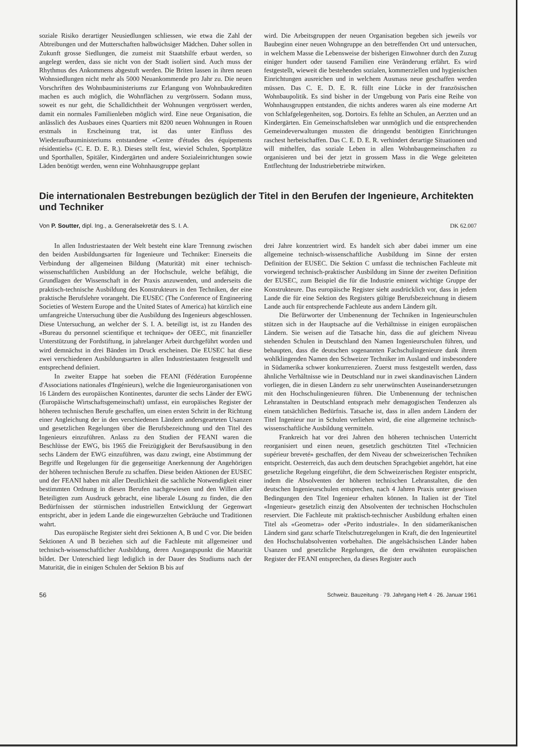soziale Risiko derartiger Neusiedlungen schliessen, wie etwa die Zahl der Abtreibungen und der Mutterschaften halbwüchsiger Mädchen. Daher sollen in Zukunft grosse Siedlungen, die zumeist mit Staatshilfe erbaut werden, so angelegt werden, dass sie nicht von der Stadt isoliert sind. Auch muss der Rhythmus des Ankommens abgestuft werden. Die Briten lassen in ihren neuen Wohnsiedlungen nicht mehr als 5000 Neuankommende pro Jahr zu. Die neuen Vorschriften des Wohnbauministeriums zur Erlangung von Wohnbaukrediten machen es auch möglich, die Wohnflächen zu vergrössern. Sodann muss, soweit es nur geht, die Schalldichtheit der Wohnungen vergrössert werden, damit ein normales Familienleben möglich wird. Eine neue Organisation, die anlässlich des Ausbaues eines Quartiers mit 8200 neuen Wohnungen in Rouen erstmals in Erscheinung trat, ist das unter Einfluss des Wiederaufbauministeriums entstandene «Centre d'études des équipements résidentiels» (C. E. D. E. R.). Dieses stellt fest, wieviel Schulen, Sportplätze und Sporthallen, Spitäler, Kindergärten und andere Sozialeinrichtungen sowie Läden benötigt werden, wenn eine Wohnhausgruppe geplant
wird. Die Arbeitsgruppen der neuen Organisation begeben sich jeweils vor Baubeginn einer neuen Wohngruppe an den betreffenden Ort und untersuchen, in welchem Masse die Lebensweise der bisherigen Einwohner durch den Zuzug einiger hundert oder tausend Familien eine Veränderung erfährt. Es wird festgestellt, wieweit die bestehenden sozialen, kommerziellen und hygienischen Einrichtungen ausreichen und in welchem Ausmass neue geschaffen werden müssen. Das C. E. D. E. R. füllt eine Lücke in der französischen Wohnbaupolitik. Es sind bisher in der Umgebung von Paris eine Reihe von Wohnhausgruppen entstanden, die nichts anderes waren als eine moderne Art von Schlafgelegenheiten, sog. Dortoirs. Es fehlte an Schulen, an Aerzten und an Kindergärten. Ein Gemeinschaftsleben war unmöglich und die entsprechenden Gemeindeverwaltungen mussten die dringendst benötigten Einrichtungen raschest herbeischaffen. Das C. E. D. E. R. verhindert derartige Situationen und will mithelfen, das soziale Leben in allen Wohnbaugemeinschaften zu organisieren und bei der jetzt in grossem Mass in die Wege geleiteten Entflechtung der Industriebetriebe mitwirken.
Die internationalen Bestrebungen bezüglich der Titel in den Berufen der Ingenieure, Architekten und Techniker
Von P. Soutter, dipl. Ing., a. Generalsekretär des S. I. A. DK 62.007
In allen Industriestaaten der Welt besteht eine klare Trennung zwischen den beiden Ausbildungsarten für Ingenieure und Techniker: Einerseits die Verbindung der allgemeinen Bildung (Maturität) mit einer technisch-wissenschaftlichen Ausbildung an der Hochschule, welche befähigt, die Grundlagen der Wissenschaft in der Praxis anzuwenden, und anderseits die praktisch-technische Ausbildung des Konstrukteurs in den Techniken, der eine praktische Berufslehre vorangeht. Die EUSEC (The Conference of Engineering Societies of Western Europe and the United States of America) hat kürzlich eine umfangreiche Untersuchung über die Ausbildung des Ingenieurs abgeschlossen. Diese Untersuchung, an welcher der S. I. A. beteiligt ist, ist zu Handen des «Bureau du personnel scientifique et technique» der OEEC, mit finanzieller Unterstützung der Fordstiftung, in jahrelanger Arbeit durchgeführt worden und wird demnächst in drei Bänden im Druck erscheinen. Die EUSEC hat diese zwei verschiedenen Ausbildungsarten in allen Industriestaaten festgestellt und entsprechend definiert.
In zweiter Etappe hat soeben die FEANI (Fédération Européenne d'Associations nationales d'Ingénieurs), welche die Ingenieurorganisationen von 16 Ländern des europäischen Kontinentes, darunter die sechs Länder der EWG (Europäische Wirtschaftsgemeinschaft) umfasst, ein europäisches Register der höheren technischen Berufe geschaffen, um einen ersten Schritt in der Richtung einer Angleichung der in den verschiedenen Ländern andersgearteten Usanzen und gesetzlichen Regelungen über die Berufsbezeichnung und den Titel des Ingenieurs einzuführen. Anlass zu den Studien der FEANI waren die Beschlüsse der EWG, bis 1965 die Freizügigkeit der Berufsausübung in den sechs Ländern der EWG einzuführen, was dazu zwingt, eine Abstimmung der Begriffe und Regelungen für die gegenseitige Anerkennung der Angehörigen der höheren technischen Berufe zu schaffen. Diese beiden Aktionen der EUSEC und der FEANI haben mit aller Deutlichkeit die sachliche Notwendigkeit einer bestimmten Ordnung in diesen Berufen nachgewiesen und den Willen aller Beteiligten zum Ausdruck gebracht, eine liberale Lösung zu finden, die den Bedürfnissen der stürmischen industriellen Entwicklung der Gegenwart entspricht, aber in jedem Lande die eingewurzelten Gebräuche und Traditionen wahrt.
Das europäische Register sieht drei Sektionen A, B und C vor. Die beiden Sektionen A und B beziehen sich auf die Fachleute mit allgemeiner und technisch-wissenschaftlicher Ausbildung, deren Ausgangspunkt die Maturität bildet. Der Unterschied liegt lediglich in der Dauer des Studiums nach der Maturität, die in einigen Schulen der Sektion B bis auf
drei Jahre konzentriert wird. Es handelt sich aber dabei immer um eine allgemeine technisch-wissenschaftliche Ausbildung im Sinne der ersten Definition der EUSEC. Die Sektion C umfasst die technischen Fachleute mit vorwiegend technisch-praktischer Ausbildung im Sinne der zweiten Definition der EUSEC, zum Beispiel die für die Industrie eminent wichtige Gruppe der Konstrukteure. Das europäische Register sieht ausdrücklich vor, dass in jedem Lande die für eine Sektion des Registers gültige Berufsbezeichnung in diesem Lande auch für entsprechende Fachleute aus andern Ländern gilt.
Die Befürworter der Umbenennung der Techniken in Ingenieurschulen stützen sich in der Hauptsache auf die Verhältnisse in einigen europäischen Ländern. Sie weisen auf die Tatsache hin, dass die auf gleichem Niveau stehenden Schulen in Deutschland den Namen Ingenieurschulen führen, und behaupten, dass die deutschen sogenannten Fachschulingenieure dank ihrem wohlklingenden Namen den Schweizer Techniker im Ausland und insbesondere in Südamerika schwer konkurrenzieren. Zuerst muss festgestellt werden, dass ähnliche Verhältnisse wie in Deutschland nur in zwei skandinavischen Ländern vorliegen, die in diesen Ländern zu sehr unerwünschten Auseinandersetzungen mit den Hochschulingenieuren führen. Die Umbenennung der technischen Lehranstalten in Deutschland entsprach mehr demagogischen Tendenzen als einem tatsächlichen Bedürfnis. Tatsache ist, dass in allen andern Ländern der Titel Ingenieur nur in Schulen verliehen wird, die eine allgemeine technisch-wissenschaftliche Ausbildung vermitteln.
Frankreich hat vor drei Jahren den höheren technischen Unterricht reorganisiert und einen neuen, gesetzlich geschützten Titel «Technicien supérieur breveté» geschaffen, der dem Niveau der schweizerischen Techniken entspricht. Oesterreich, das auch dem deutschen Sprachgebiet angehört, hat eine gesetzliche Regelung eingeführt, die dem Schweizerischen Register entspricht, indem die Absolventen der höheren technischen Lehranstalten, die den deutschen Ingenieurschulen entsprechen, nach 4 Jahren Praxis unter gewissen Bedingungen den Titel Ingenieur erhalten können. In Italien ist der Titel «Ingenieur» gesetzlich einzig den Absolventen der technischen Hochschulen reserviert. Die Fachleute mit praktisch-technischer Ausbildung erhalten einen Titel als «Geometra» oder «Perito industriale». In den südamerikanischen Ländern sind ganz scharfe Titelschutzregelungen in Kraft, die den Ingenieurtitel den Hochschulabsolventen vorbehalten. Die angelsächsischen Länder haben Usanzen und gesetzliche Regelungen, die dem erwähnten europäischen Register der FEANI entsprechen, da dieses Register auch
56 Schweiz. Bauzeitung · 79. Jahrgang Heft 4 · 26. Januar 1961